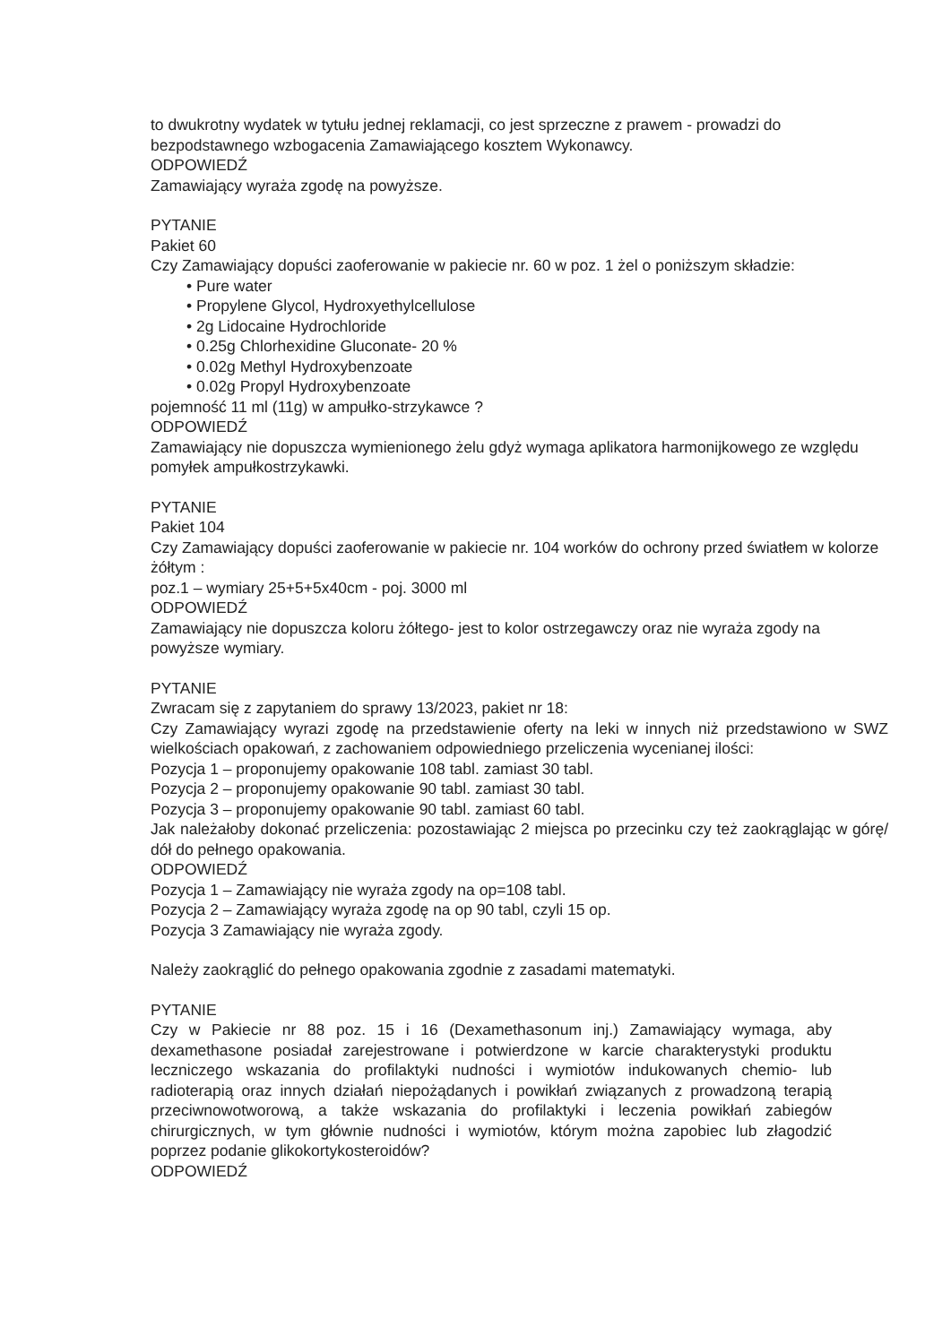to dwukrotny wydatek w tytułu jednej reklamacji, co jest sprzeczne z prawem - prowadzi do bezpodstawnego wzbogacenia Zamawiającego kosztem Wykonawcy.
ODPOWIEDŹ
Zamawiający wyraża zgodę na powyższe.
PYTANIE
Pakiet 60
Czy Zamawiający dopuści zaoferowanie w pakiecie nr. 60 w poz. 1 żel o poniższym składzie:
• Pure water
• Propylene Glycol, Hydroxyethylcellulose
• 2g Lidocaine Hydrochloride
• 0.25g Chlorhexidine Gluconate- 20 %
• 0.02g Methyl Hydroxybenzoate
• 0.02g Propyl Hydroxybenzoate
pojemność 11 ml (11g) w ampułko-strzykawce ?
ODPOWIEDŹ
Zamawiający nie dopuszcza wymienionego żelu gdyż wymaga aplikatora harmonijkowego ze względu pomyłek ampułkostrzykawki.
PYTANIE
Pakiet 104
Czy Zamawiający dopuści zaoferowanie w pakiecie nr. 104 worków do ochrony przed światłem w kolorze żółtym :
poz.1 – wymiary 25+5+5x40cm - poj. 3000 ml
ODPOWIEDŹ
Zamawiający nie dopuszcza koloru żółtego- jest to kolor ostrzegawczy oraz nie wyraża zgody na powyższe wymiary.
PYTANIE
Zwracam się z zapytaniem do sprawy 13/2023, pakiet nr 18:
Czy Zamawiający wyrazi zgodę na przedstawienie oferty na leki w innych niż przedstawiono w SWZ wielkościach opakowań, z zachowaniem odpowiedniego przeliczenia wycenianej ilości:
Pozycja 1 – proponujemy opakowanie 108 tabl. zamiast 30 tabl.
Pozycja 2 – proponujemy opakowanie 90 tabl. zamiast 30 tabl.
Pozycja 3 – proponujemy opakowanie 90 tabl. zamiast 60 tabl.
Jak należałoby dokonać przeliczenia: pozostawiając 2 miejsca po przecinku czy też zaokrąglając w górę/ dół do pełnego opakowania.
ODPOWIEDŹ
Pozycja 1 – Zamawiający nie wyraża zgody na op=108 tabl.
Pozycja 2 – Zamawiający wyraża zgodę na op 90 tabl, czyli 15 op.
Pozycja 3 Zamawiający nie wyraża zgody.
Należy zaokrąglić do pełnego opakowania zgodnie z zasadami matematyki.
PYTANIE
Czy w Pakiecie nr 88 poz. 15 i 16 (Dexamethasonum inj.) Zamawiający wymaga, aby dexamethasone posiadał zarejestrowane i potwierdzone w karcie charakterystyki produktu leczniczego wskazania do profilaktyki nudności i wymiotów indukowanych chemio- lub radioterapią oraz innych działań niepożądanych i powikłań związanych z prowadzoną terapią przeciwnowotworową, a także wskazania do profilaktyki i leczenia powikłań zabiegów chirurgicznych, w tym głównie nudności i wymiotów, którym można zapobiec lub złagodzić poprzez podanie glikokortykosteroidów?
ODPOWIEDŹ